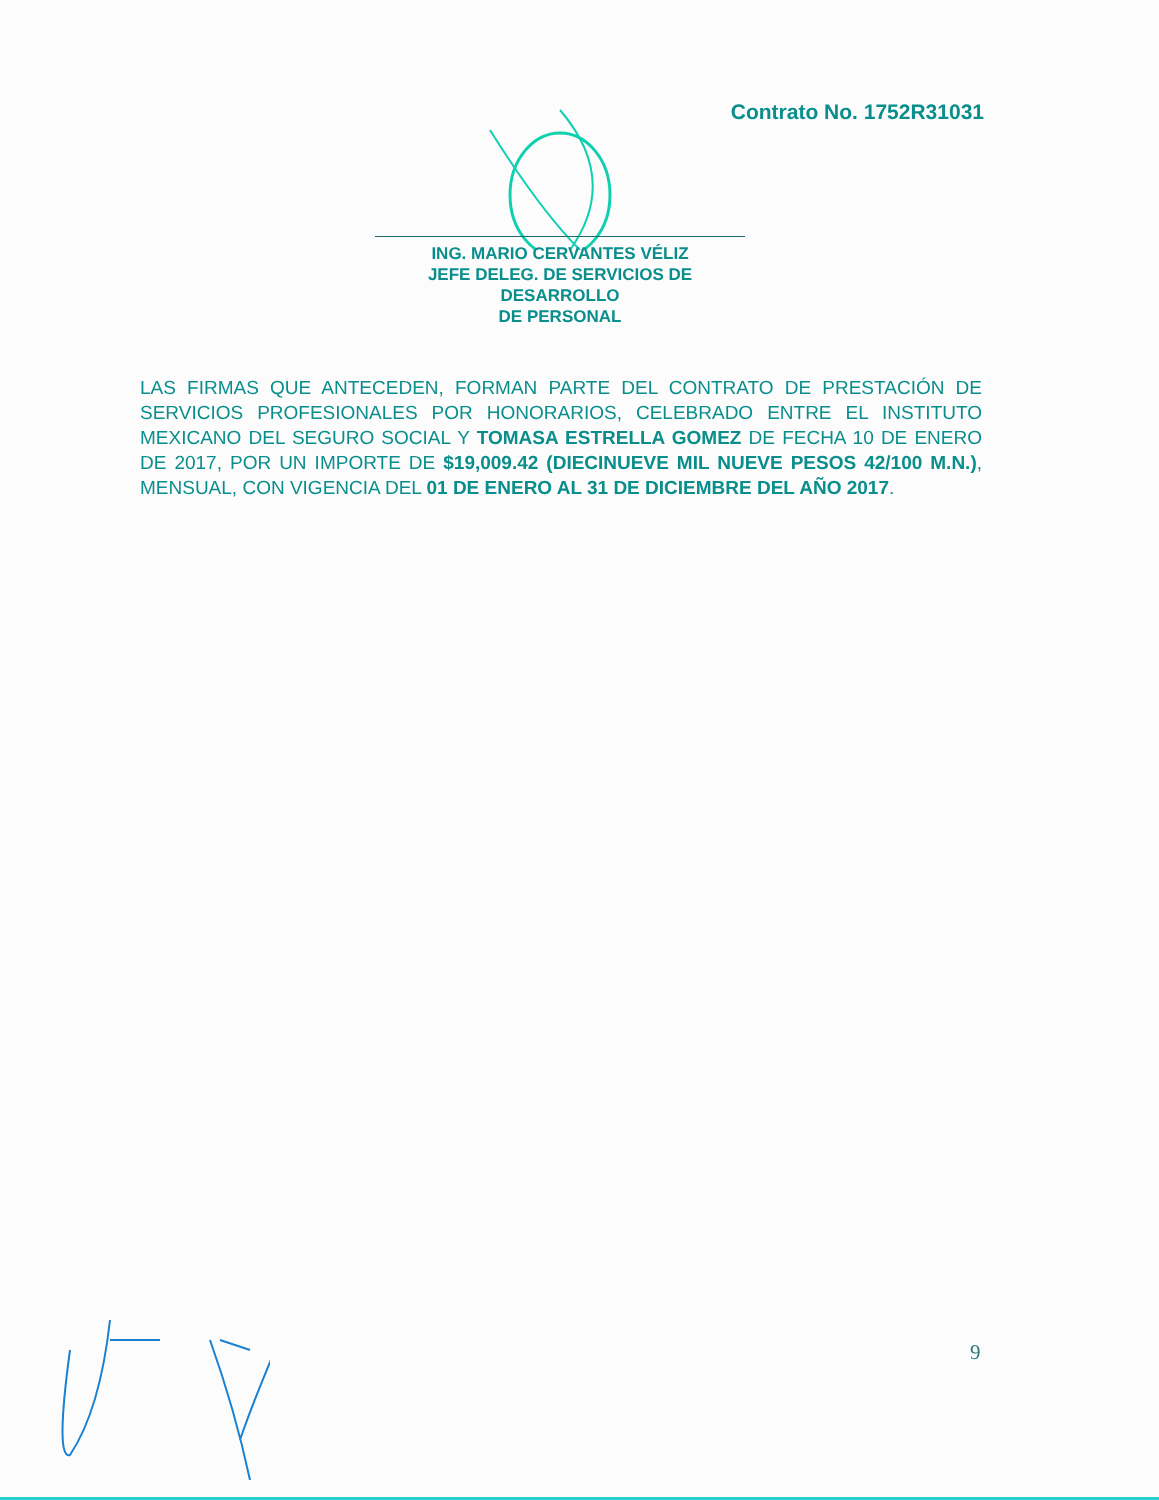Contrato No. 1752R31031
ING. MARIO CERVANTES VÉLIZ
JEFE DELEG. DE SERVICIOS DE DESARROLLO
DE PERSONAL
LAS FIRMAS QUE ANTECEDEN, FORMAN PARTE DEL CONTRATO DE PRESTACIÓN DE SERVICIOS PROFESIONALES POR HONORARIOS, CELEBRADO ENTRE EL INSTITUTO MEXICANO DEL SEGURO SOCIAL Y TOMASA ESTRELLA GOMEZ DE FECHA 10 DE ENERO DE 2017, POR UN IMPORTE DE $19,009.42 (DIECINUEVE MIL NUEVE PESOS 42/100 M.N.), MENSUAL, CON VIGENCIA DEL 01 DE ENERO AL 31 DE DICIEMBRE DEL AÑO 2017.
9